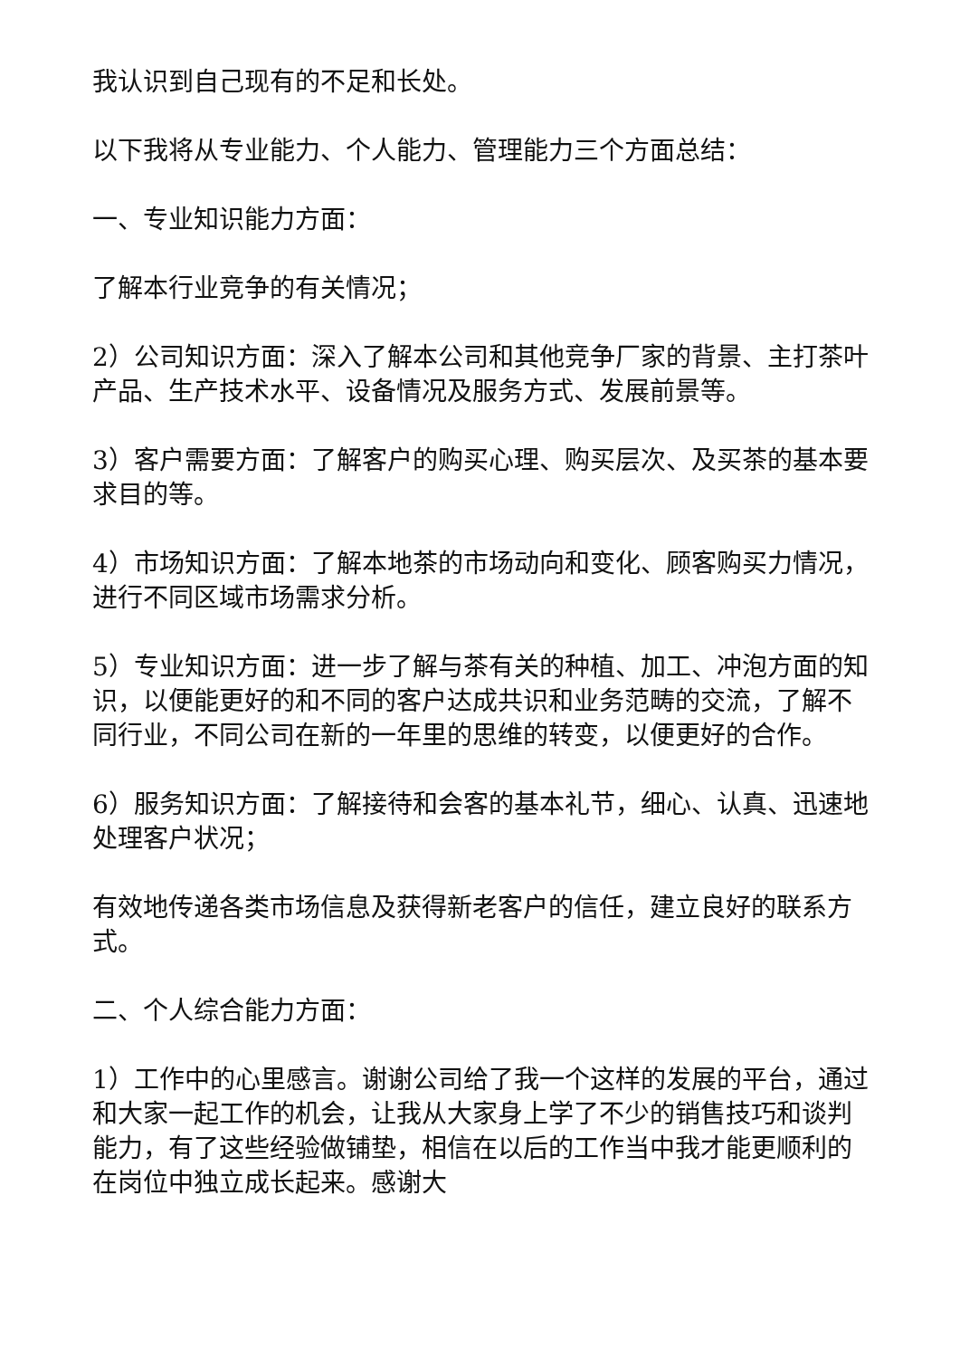我认识到自己现有的不足和长处。
以下我将从专业能力、个人能力、管理能力三个方面总结：
一、专业知识能力方面：
了解本行业竞争的有关情况；
2）公司知识方面：深入了解本公司和其他竞争厂家的背景、主打茶叶产品、生产技术水平、设备情况及服务方式、发展前景等。
3）客户需要方面：了解客户的购买心理、购买层次、及买茶的基本要求目的等。
4）市场知识方面：了解本地茶的市场动向和变化、顾客购买力情况，进行不同区域市场需求分析。
5）专业知识方面：进一步了解与茶有关的种植、加工、冲泡方面的知识，以便能更好的和不同的客户达成共识和业务范畴的交流，了解不同行业，不同公司在新的一年里的思维的转变，以便更好的合作。
6）服务知识方面：了解接待和会客的基本礼节，细心、认真、迅速地处理客户状况；
有效地传递各类市场信息及获得新老客户的信任，建立良好的联系方式。
二、个人综合能力方面：
1）工作中的心里感言。谢谢公司给了我一个这样的发展的平台，通过和大家一起工作的机会，让我从大家身上学了不少的销售技巧和谈判能力，有了这些经验做铺垫，相信在以后的工作当中我才能更顺利的在岗位中独立成长起来。感谢大